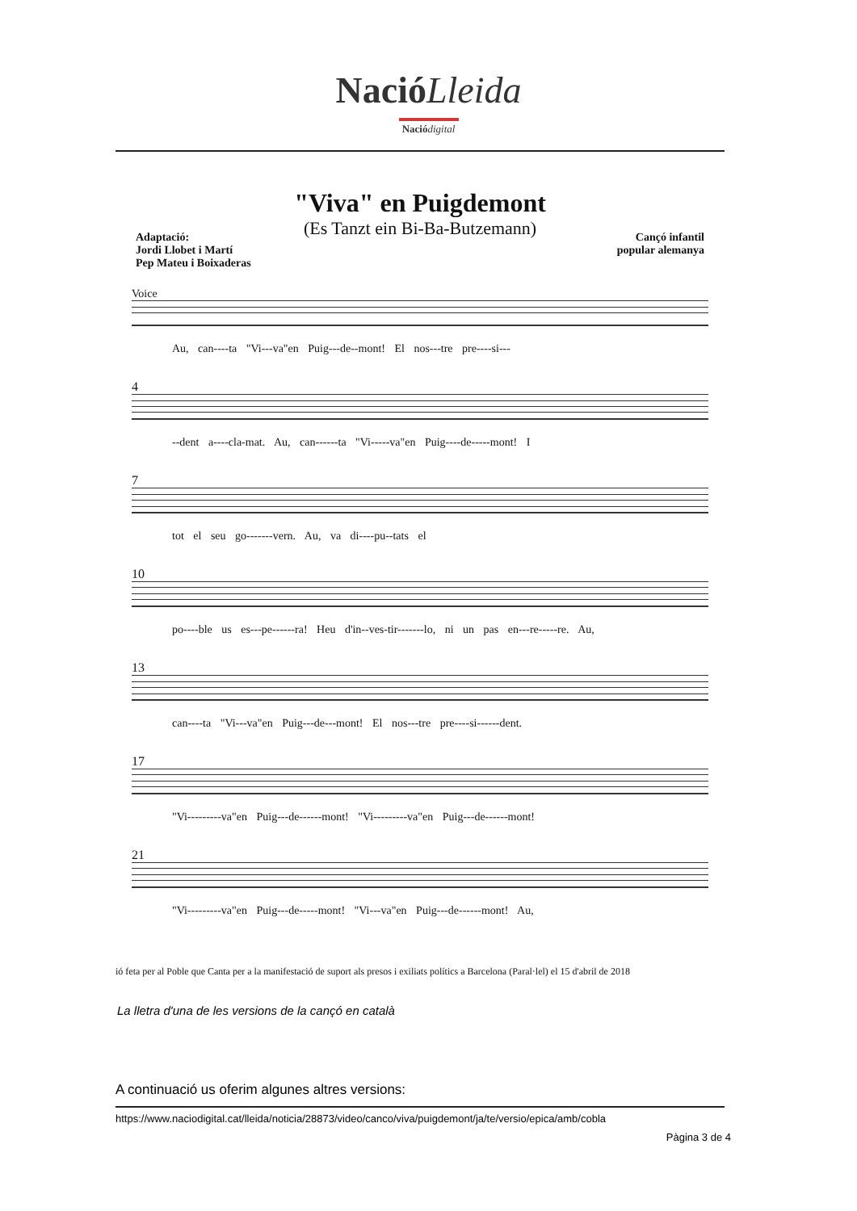NacióLleida
Nació digital
"Viva" en Puigdemont
(Es Tanzt ein Bi-Ba-Butzemann)
Adaptació:
Jordi Llobet i Martí
Pep Mateu i Boixaderas
Cançó infantil
popular alemanya
Voice
Au, can----ta "Vi---va"en Puig---de--mont! El nos---tre pre----si---
4
--dent a----cla-mat. Au, can------ta "Vi-----va"en Puig----de-----mont! I
7
tot el seu go-------vern. Au, va di----pu--tats el
10
po----ble us es---pe------ra! Heu d'in--ves-tir-------lo, ni un pas en---re-----re. Au,
13
can----ta "Vi---va"en Puig---de---mont! El nos---tre pre----si------dent.
17
"Vi---------va"en Puig---de------mont! "Vi---------va"en Puig---de------mont!
21
"Vi---------va"en Puig---de-----mont! "Vi---va"en Puig---de------mont! Au,
ió feta per al Poble que Canta per a la manifestació de suport als presos i exiliats polítics a Barcelona (Paral·lel) el 15 d'abril de 2018
La lletra d'una de les versions de la cançó en català
A continuació us oferim algunes altres versions:
https://www.naciodigital.cat/lleida/noticia/28873/video/canco/viva/puigdemont/ja/te/versio/epica/amb/cobla
Pàgina 3 de 4